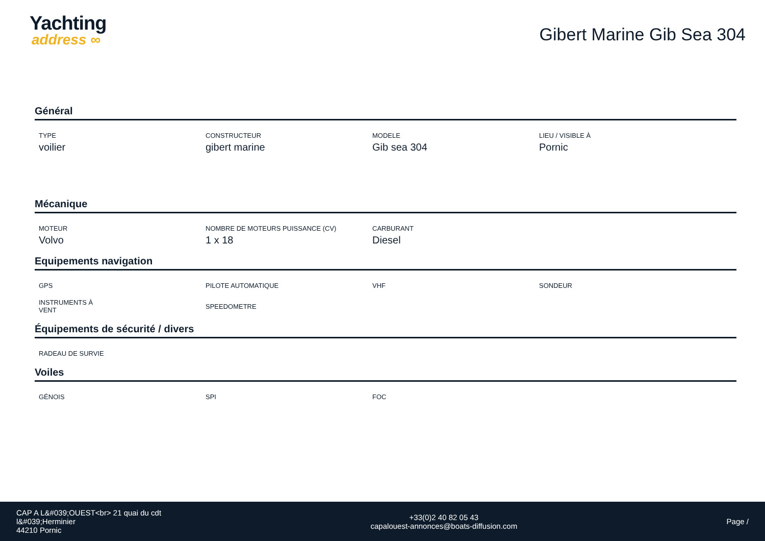Yachting
address ∞
Gibert Marine Gib Sea 304
Général
TYPE
voilier
CONSTRUCTEUR
gibert marine
MODELE
Gib sea 304
LIEU / VISIBLE À
Pornic
Mécanique
MOTEUR
Volvo
NOMBRE DE MOTEURS PUISSANCE (CV)
1 x 18
CARBURANT
Diesel
Equipements navigation
GPS
PILOTE AUTOMATIQUE
VHF
SONDEUR
INSTRUMENTS À
VENT
SPEEDOMETRE
Équipements de sécurité / divers
RADEAU DE SURVIE
Voiles
GÉNOIS
SPI
FOC
CAP A L&#039;OUEST<br> 21 quai du cdt
l&#039;Herminier
44210 Pornic
+33(0)2 40 82 05 43
capalouest-annonces@boats-diffusion.com
Page /